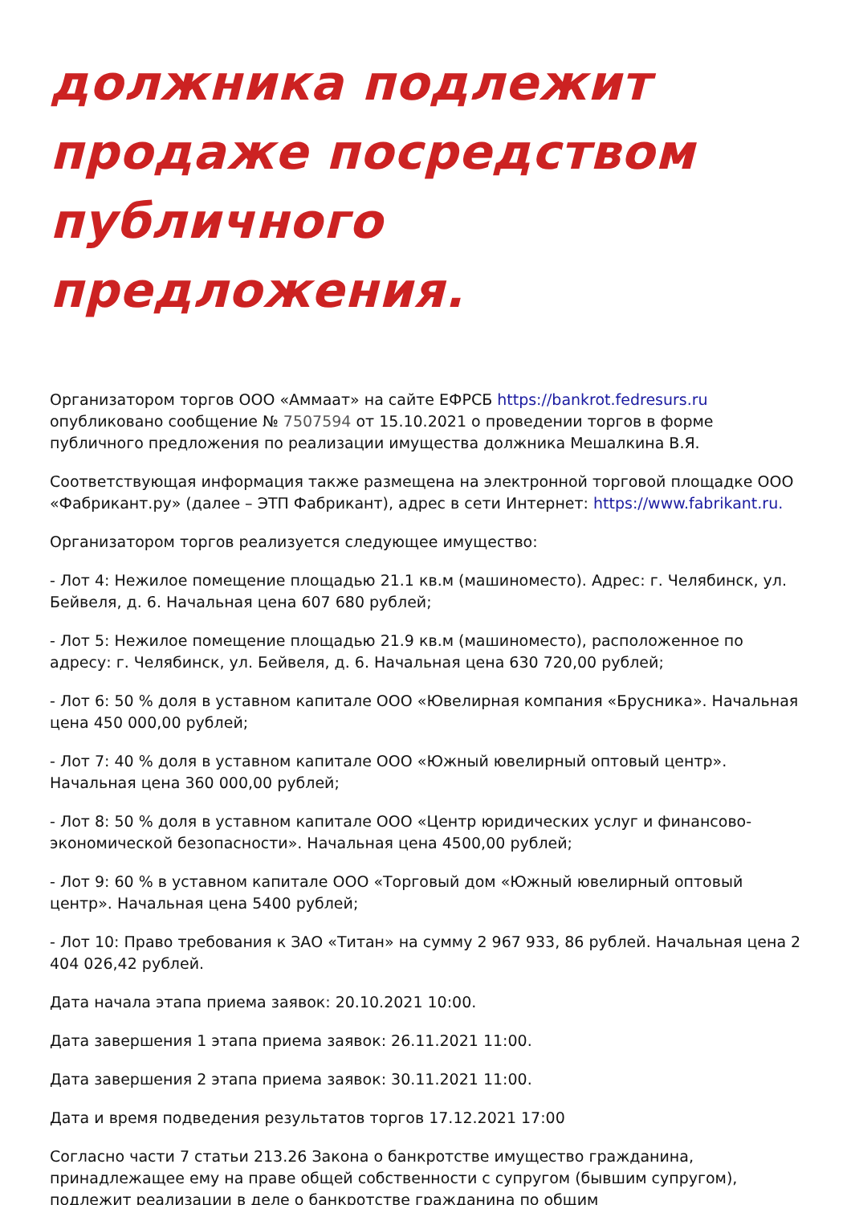должника подлежит продаже посредством публичного предложения.
Организатором торгов ООО «Аммаат» на сайте ЕФРСБ https://bankrot.fedresurs.ru опубликовано сообщение № 7507594 от 15.10.2021 о проведении торгов в форме публичного предложения по реализации имущества должника Мешалкина В.Я.
Соответствующая информация также размещена на электронной торговой площадке ООО «Фабрикант.ру» (далее – ЭТП Фабрикант), адрес в сети Интернет: https://www.fabrikant.ru.
Организатором торгов реализуется следующее имущество:
- Лот 4: Нежилое помещение площадью 21.1 кв.м (машиноместо). Адрес: г. Челябинск, ул. Бейвеля, д. 6. Начальная цена 607 680 рублей;
- Лот 5: Нежилое помещение площадью 21.9 кв.м (машиноместо), расположенное по адресу: г. Челябинск, ул. Бейвеля, д. 6. Начальная цена 630 720,00 рублей;
- Лот 6: 50 % доля в уставном капитале ООО «Ювелирная компания «Брусника». Начальная цена 450 000,00 рублей;
- Лот 7: 40 % доля в уставном капитале ООО «Южный ювелирный оптовый центр». Начальная цена 360 000,00 рублей;
- Лот 8: 50 % доля в уставном капитале ООО «Центр юридических услуг и финансово-экономической безопасности». Начальная цена 4500,00 рублей;
- Лот 9: 60 % в уставном капитале ООО «Торговый дом «Южный ювелирный оптовый центр». Начальная цена 5400 рублей;
- Лот 10: Право требования к ЗАО «Титан» на сумму 2 967 933, 86 рублей. Начальная цена 2 404 026,42 рублей.
Дата начала этапа приема заявок: 20.10.2021 10:00.
Дата завершения 1 этапа приема заявок: 26.11.2021 11:00.
Дата завершения 2 этапа приема заявок: 30.11.2021 11:00.
Дата и время подведения результатов торгов 17.12.2021 17:00
Согласно части 7 статьи 213.26 Закона о банкротстве имущество гражданина, принадлежащее ему на праве общей собственности с супругом (бывшим супругом), подлежит реализации в деле о банкротстве гражданина по общим